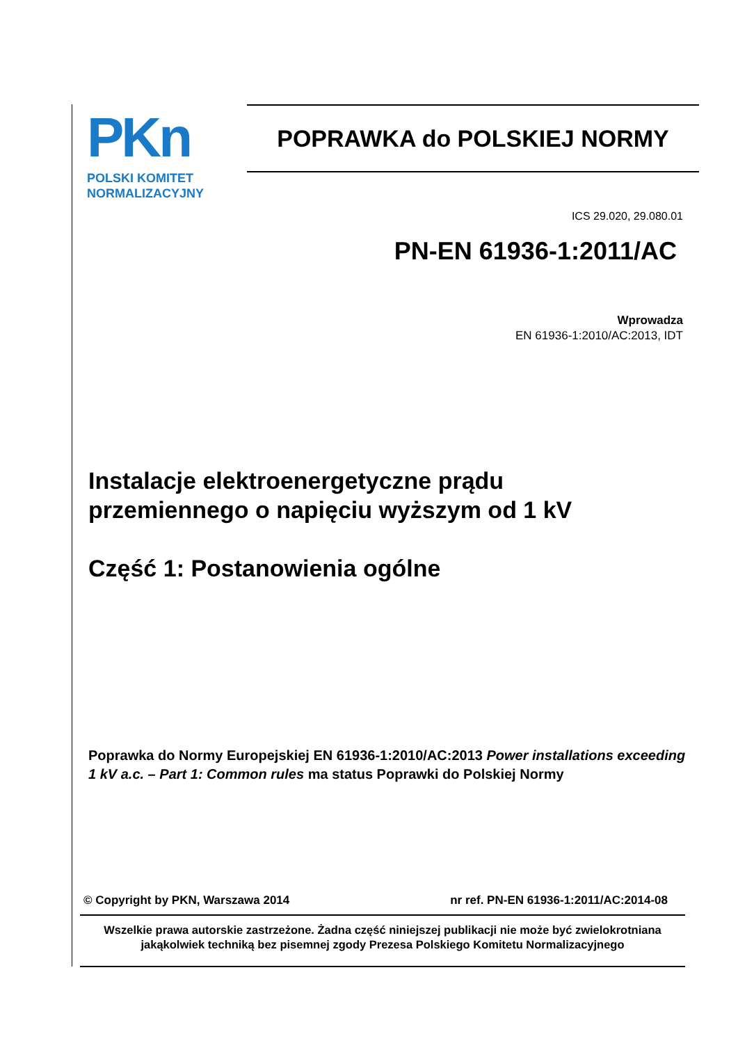PKn
POLSKI KOMITET
NORMALIZACYJNY
POPRAWKA do POLSKIEJ NORMY
ICS 29.020, 29.080.01
PN-EN 61936-1:2011/AC
Wprowadza
EN 61936-1:2010/AC:2013, IDT
Instalacje elektroenergetyczne prądu
przemiennego o napięciu wyższym od 1 kV
Część 1: Postanowienia ogólne
Poprawka do Normy Europejskiej EN 61936-1:2010/AC:2013 Power installations exceeding 1 kV a.c. – Part 1: Common rules ma status Poprawki do Polskiej Normy
© Copyright by PKN, Warszawa 2014 nr ref. PN-EN 61936-1:2011/AC:2014-08
Wszelkie prawa autorskie zastrzeżone. Żadna część niniejszej publikacji nie może być zwielokrotniana
jakąkolwiek techniką bez pisemnej zgody Prezesa Polskiego Komitetu Normalizacyjnego